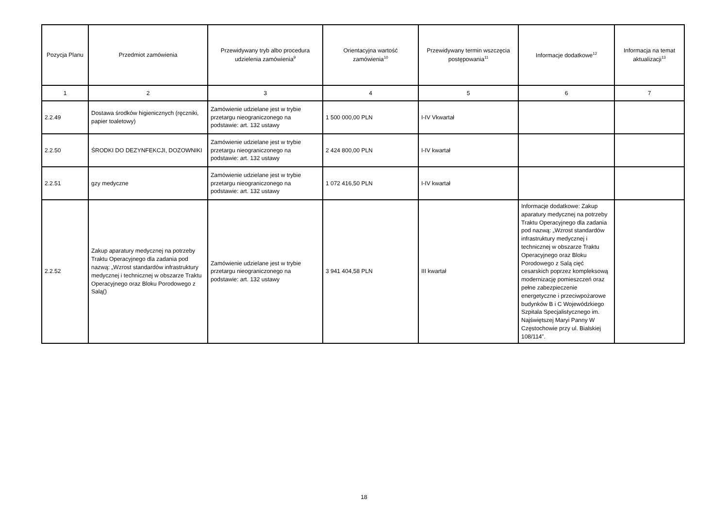| Pozycja Planu | Przedmiot zamówienia | Przewidywany tryb albo procedura udzielenia zamówienia<sup>9</sup> | Orientacyjna wartość zamówienia<sup>10</sup> | Przewidywany termin wszczęcia postępowania<sup>11</sup> | Informacje dodatkowe<sup>12</sup> | Informacja na temat aktualizacji<sup>13</sup> |
| --- | --- | --- | --- | --- | --- | --- |
| 1 | 2 | 3 | 4 | 5 | 6 | 7 |
| 2.2.49 | Dostawa środków higienicznych (ręczniki, papier toaletowy) | Zamówienie udzielane jest w trybie przetargu nieograniczonego na podstawie: art. 132 ustawy | 1 500 000,00 PLN | I-IV Vkwartał | | |
| 2.2.50 | ŚRODKI DO DEZYNFEKCJI, DOZOWNIKI | Zamówienie udzielane jest w trybie przetargu nieograniczonego na podstawie: art. 132 ustawy | 2 424 800,00 PLN | I-IV kwartał | | |
| 2.2.51 | gzy medyczne | Zamówienie udzielane jest w trybie przetargu nieograniczonego na podstawie: art. 132 ustawy | 1 072 416,50 PLN | I-IV kwartał | | |
| 2.2.52 | Zakup aparatury medycznej na potrzeby Traktu Operacyjnego dla zadania pod nazwą: „Wzrost standardów infrastruktury medycznej i technicznej w obszarze Traktu Operacyjnego oraz Bloku Porodowego z Salą() | Zamówienie udzielane jest w trybie przetargu nieograniczonego na podstawie: art. 132 ustawy | 3 941 404,58 PLN | III kwartał | Informacje dodatkowe: Zakup aparatury medycznej na potrzeby Traktu Operacyjnego dla zadania pod nazwą: „Wzrost standardów infrastruktury medycznej i technicznej w obszarze Traktu Operacyjnego oraz Bloku Porodowego z Salą cięć cesarskich poprzez kompleksową modernizację pomieszczeń oraz pełne zabezpieczenie energetyczne i przeciwpożarowe budynków B i C Wojewódzkiego Szpitala Specjalistycznego im. Najświętszej Maryi Panny W Częstochowie przy ul. Bialskiej 108/114”. | |
18